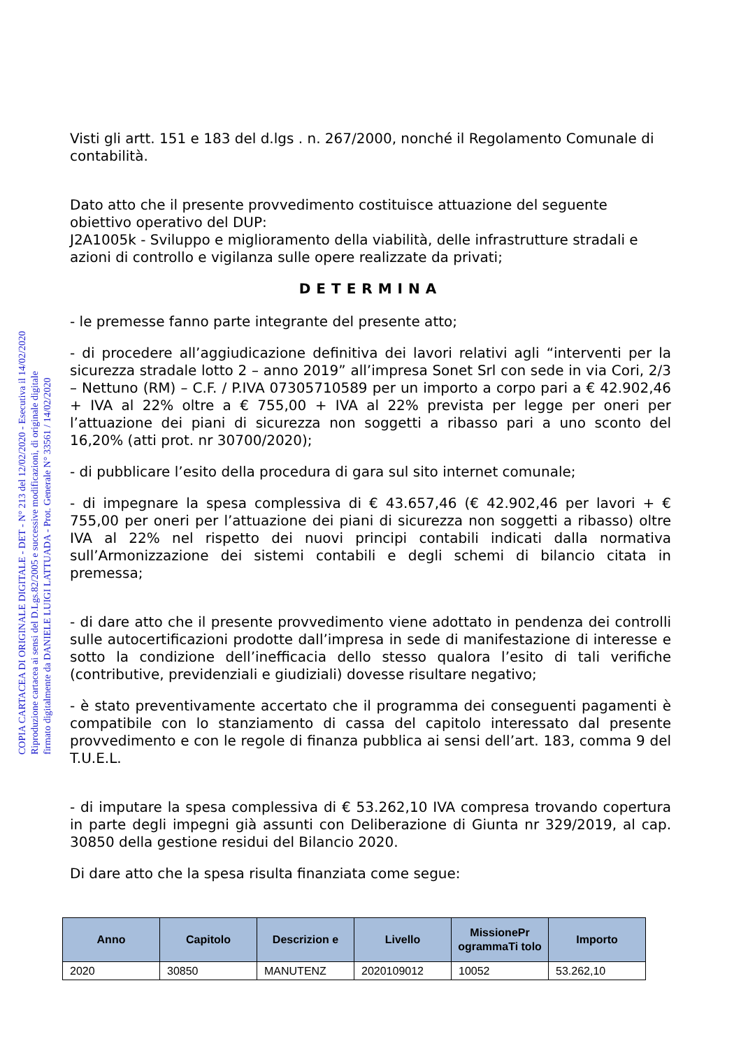COPIA CARTACEA DI ORIGINALE DIGITALE - DET - N° 213 del 12/02/2020 - Esecutiva il 14/02/2020
Riproduzione cartacea ai sensi del D.Lgs.82/2005 e successive modificazioni, di originale digitale
firmato digitalmente da DANIELE LUIGI LATTUADA - Prot. Generale N° 33561 / 14/02/2020
Visti gli artt. 151 e 183 del d.lgs . n. 267/2000, nonché il Regolamento Comunale di contabilità.
Dato atto che il presente provvedimento costituisce attuazione del seguente obiettivo operativo del DUP:
J2A1005k - Sviluppo e miglioramento della viabilità, delle infrastrutture stradali e azioni di controllo e vigilanza sulle opere realizzate da privati;
DETERMINA
- le premesse fanno parte integrante del presente atto;
- di procedere all’aggiudicazione definitiva dei lavori relativi agli “interventi per la sicurezza stradale lotto 2 – anno 2019” all’impresa Sonet Srl con sede in via Cori, 2/3 – Nettuno (RM) – C.F. / P.IVA 07305710589 per un importo a corpo pari a € 42.902,46 + IVA al 22% oltre a € 755,00 + IVA al 22% prevista per legge per oneri per l’attuazione dei piani di sicurezza non soggetti a ribasso pari a uno sconto del 16,20% (atti prot. nr 30700/2020);
- di pubblicare l’esito della procedura di gara sul sito internet comunale;
- di impegnare la spesa complessiva di € 43.657,46 (€ 42.902,46 per lavori + € 755,00 per oneri per l’attuazione dei piani di sicurezza non soggetti a ribasso) oltre IVA al 22% nel rispetto dei nuovi principi contabili indicati dalla normativa sull’Armonizzazione dei sistemi contabili e degli schemi di bilancio citata in premessa;
- di dare atto che il presente provvedimento viene adottato in pendenza dei controlli sulle autocertificazioni prodotte dall’impresa in sede di manifestazione di interesse e sotto la condizione dell’inefficacia dello stesso qualora l’esito di tali verifiche (contributive, previdenziali e giudiziali) dovesse risultare negativo;
- è stato preventivamente accertato che il programma dei conseguenti pagamenti è compatibile con lo stanziamento di cassa del capitolo interessato dal presente provvedimento e con le regole di finanza pubblica ai sensi dell’art. 183, comma 9 del T.U.E.L.
- di imputare la spesa complessiva di € 53.262,10 IVA compresa trovando copertura in parte degli impegni già assunti con Deliberazione di Giunta nr 329/2019, al cap. 30850 della gestione residui del Bilancio 2020.
Di dare atto che la spesa risulta finanziata come segue:
| Anno | Capitolo | Descrizion e | Livello | MissionePr ogrammaTi tolo | Importo |
| --- | --- | --- | --- | --- | --- |
| 2020 | 30850 | MANUTENZ | 2020109012 | 10052 | 53.262,10 |